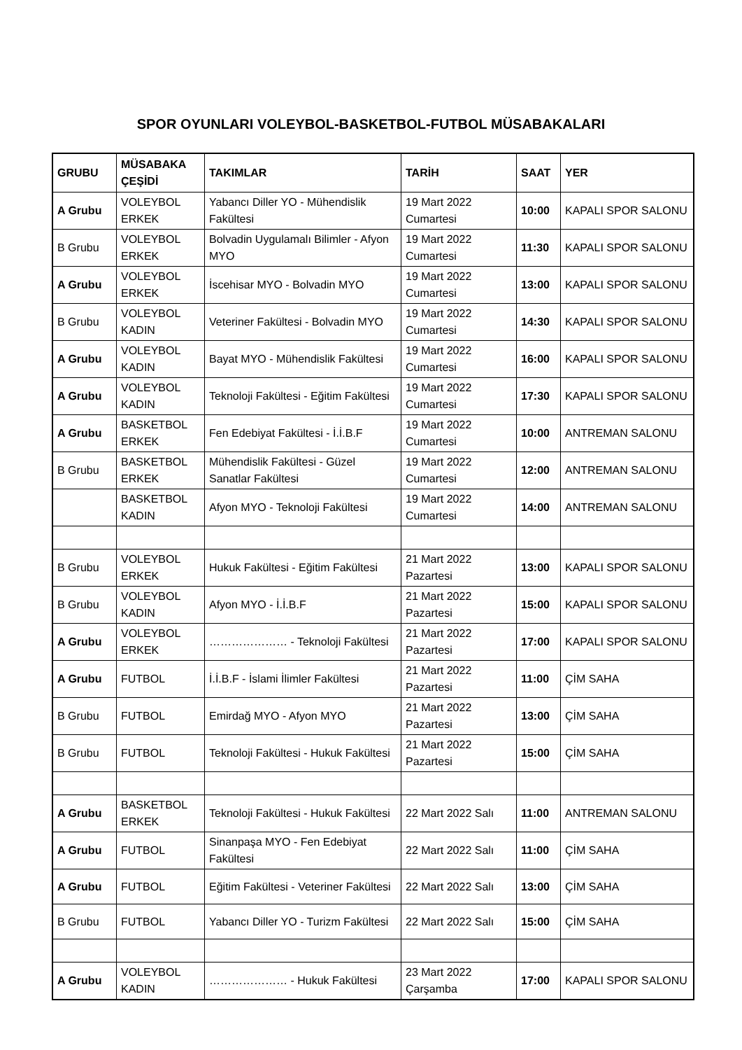SPOR OYUNLARI VOLEYBOL-BASKETBOL-FUTBOL MÜSABAKALARI
| GRUBU | MÜSABAKA ÇEŞİDİ | TAKIMLAR | TARİH | SAAT | YER |
| --- | --- | --- | --- | --- | --- |
| A Grubu | VOLEYBOL ERKEK | Yabancı Diller YO - Mühendislik Fakültesi | 19 Mart 2022 Cumartesi | 10:00 | KAPALI SPOR SALONU |
| B Grubu | VOLEYBOL ERKEK | Bolvadin Uygulamalı Bilimler - Afyon MYO | 19 Mart 2022 Cumartesi | 11:30 | KAPALI SPOR SALONU |
| A Grubu | VOLEYBOL ERKEK | İscehisar MYO - Bolvadin MYO | 19 Mart 2022 Cumartesi | 13:00 | KAPALI SPOR SALONU |
| B Grubu | VOLEYBOL KADIN | Veteriner Fakültesi - Bolvadin MYO | 19 Mart 2022 Cumartesi | 14:30 | KAPALI SPOR SALONU |
| A Grubu | VOLEYBOL KADIN | Bayat MYO - Mühendislik Fakültesi | 19 Mart 2022 Cumartesi | 16:00 | KAPALI SPOR SALONU |
| A Grubu | VOLEYBOL KADIN | Teknoloji Fakültesi - Eğitim Fakültesi | 19 Mart 2022 Cumartesi | 17:30 | KAPALI SPOR SALONU |
| A Grubu | BASKETBOL ERKEK | Fen Edebiyat Fakültesi - İ.İ.B.F | 19 Mart 2022 Cumartesi | 10:00 | ANTREMAN SALONU |
| B Grubu | BASKETBOL ERKEK | Mühendislik Fakültesi - Güzel Sanatlar Fakültesi | 19 Mart 2022 Cumartesi | 12:00 | ANTREMAN SALONU |
| | BASKETBOL KADIN | Afyon MYO - Teknoloji Fakültesi | 19 Mart 2022 Cumartesi | 14:00 | ANTREMAN SALONU |
| B Grubu | VOLEYBOL ERKEK | Hukuk Fakültesi - Eğitim Fakültesi | 21 Mart 2022 Pazartesi | 13:00 | KAPALI SPOR SALONU |
| B Grubu | VOLEYBOL KADIN | Afyon MYO - İ.İ.B.F | 21 Mart 2022 Pazartesi | 15:00 | KAPALI SPOR SALONU |
| A Grubu | VOLEYBOL ERKEK | ………………… - Teknoloji Fakültesi | 21 Mart 2022 Pazartesi | 17:00 | KAPALI SPOR SALONU |
| A Grubu | FUTBOL | İ.İ.B.F - İslami İlimler Fakültesi | 21 Mart 2022 Pazartesi | 11:00 | ÇİM SAHA |
| B Grubu | FUTBOL | Emirdağ MYO - Afyon MYO | 21 Mart 2022 Pazartesi | 13:00 | ÇİM SAHA |
| B Grubu | FUTBOL | Teknoloji Fakültesi - Hukuk Fakültesi | 21 Mart 2022 Pazartesi | 15:00 | ÇİM SAHA |
| A Grubu | BASKETBOL ERKEK | Teknoloji Fakültesi - Hukuk Fakültesi | 22 Mart 2022 Salı | 11:00 | ANTREMAN SALONU |
| A Grubu | FUTBOL | Sinanpaşa MYO - Fen Edebiyat Fakültesi | 22 Mart 2022 Salı | 11:00 | ÇİM SAHA |
| A Grubu | FUTBOL | Eğitim Fakültesi - Veteriner Fakültesi | 22 Mart 2022 Salı | 13:00 | ÇİM SAHA |
| B Grubu | FUTBOL | Yabancı Diller YO - Turizm Fakültesi | 22 Mart 2022 Salı | 15:00 | ÇİM SAHA |
| A Grubu | VOLEYBOL KADIN | ………………… - Hukuk Fakültesi | 23 Mart 2022 Çarşamba | 17:00 | KAPALI SPOR SALONU |